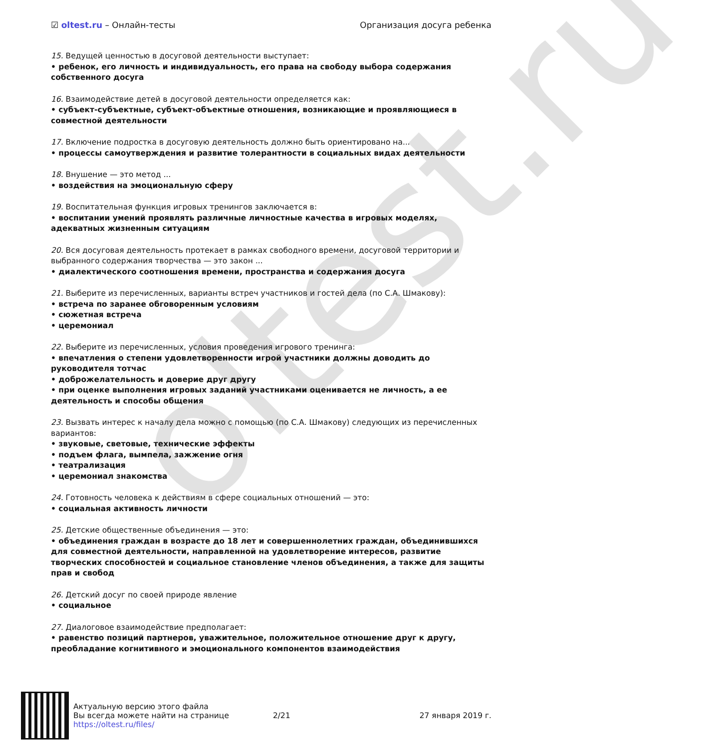oltest.ru
☑ oltest.ru – Онлайн-тесты Организация досуга ребенка
15. Ведущей ценностью в досуговой деятельности выступает:
• ребенок, его личность и индивидуальность, его права на свободу выбора содержания собственного досуга
16. Взаимодействие детей в досуговой деятельности определяется как:
• субъект-субъектные, субъект-объектные отношения, возникающие и проявляющиеся в совместной деятельности
17. Включение подростка в досуговую деятельность должно быть ориентировано на...
• процессы самоутверждения и развитие толерантности в социальных видах деятельности
18. Внушение — это метод ...
• воздействия на эмоциональную сферу
19. Воспитательная функция игровых тренингов заключается в:
• воспитании умений проявлять различные личностные качества в игровых моделях, адекватных жизненным ситуациям
20. Вся досуговая деятельность протекает в рамках свободного времени, досуговой территории и выбранного содержания творчества — это закон ...
• диалектического соотношения времени, пространства и содержания досуга
21. Выберите из перечисленных, варианты встреч участников и гостей дела (по С.А. Шмакову):
• встреча по заранее обговоренным условиям
• сюжетная встреча
• церемониал
22. Выберите из перечисленных, условия проведения игрового тренинга:
• впечатления о степени удовлетворенности игрой участники должны доводить до руководителя тотчас
• доброжелательность и доверие друг другу
• при оценке выполнения игровых заданий участниками оценивается не личность, а ее деятельность и способы общения
23. Вызвать интерес к началу дела можно с помощью (по С.А. Шмакову) следующих из перечисленных вариантов:
• звуковые, световые, технические эффекты
• подъем флага, вымпела, зажжение огня
• театрализация
• церемониал знакомства
24. Готовность человека к действиям в сфере социальных отношений — это:
• социальная активность личности
25. Детские общественные объединения — это:
• объединения граждан в возрасте до 18 лет и совершеннолетних граждан, объединившихся для совместной деятельности, направленной на удовлетворение интересов, развитие творческих способностей и социальное становление членов объединения, а также для защиты прав и свобод
26. Детский досуг по своей природе явление
• социальное
27. Диалоговое взаимодействие предполагает:
• равенство позиций партнеров, уважительное, положительное отношение друг к другу, преобладание когнитивного и эмоционального компонентов взаимодействия
Актуальную версию этого файла
Вы всегда можете найти на странице
https://oltest.ru/files/
2/21 27 января 2019 г.